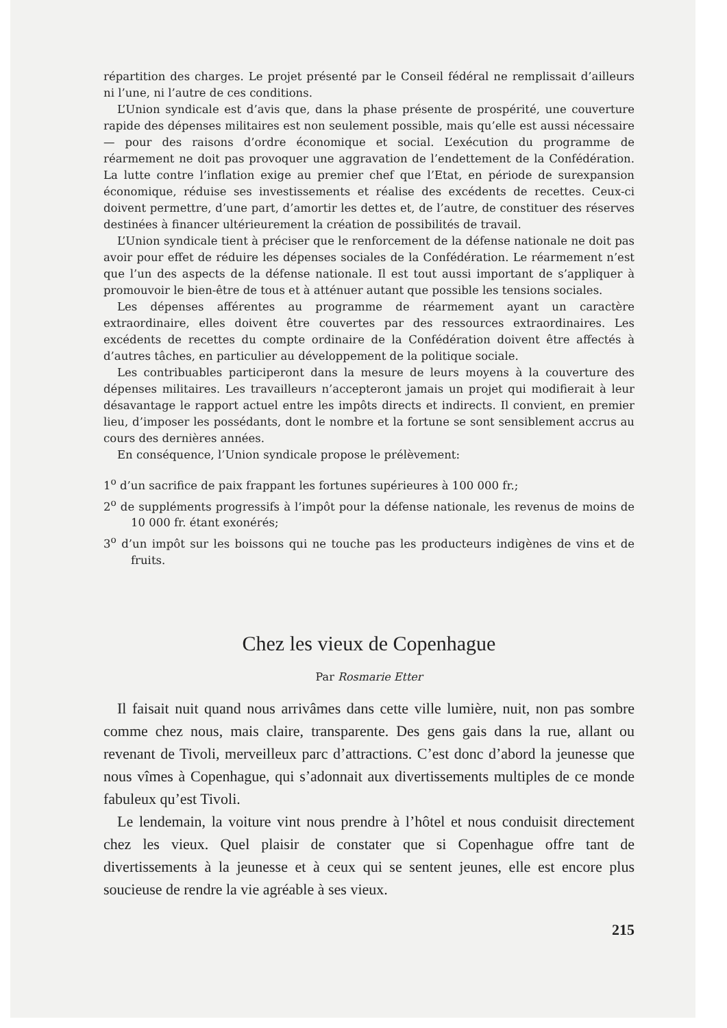répartition des charges. Le projet présenté par le Conseil fédéral ne remplissait d’ailleurs ni l’une, ni l’autre de ces conditions.
L’Union syndicale est d’avis que, dans la phase présente de prospérité, une couverture rapide des dépenses militaires est non seulement possible, mais qu’elle est aussi nécessaire — pour des raisons d’ordre économique et social. L’exécution du programme de réarmement ne doit pas provoquer une aggravation de l’endettement de la Confédération. La lutte contre l’inflation exige au premier chef que l’Etat, en période de surexpansion économique, réduise ses investissements et réalise des excédents de recettes. Ceux-ci doivent permettre, d’une part, d’amortir les dettes et, de l’autre, de constituer des réserves destinées à financer ultérieurement la création de possibilités de travail.
L’Union syndicale tient à préciser que le renforcement de la défense nationale ne doit pas avoir pour effet de réduire les dépenses sociales de la Confédération. Le réarmement n’est que l’un des aspects de la défense nationale. Il est tout aussi important de s’appliquer à promouvoir le bien-être de tous et à atténuer autant que possible les tensions sociales.
Les dépenses afférentes au programme de réarmement ayant un caractère extraordinaire, elles doivent être couvertes par des ressources extraordinaires. Les excédents de recettes du compte ordinaire de la Confédération doivent être affectés à d’autres tâches, en particulier au développement de la politique sociale.
Les contribuables participeront dans la mesure de leurs moyens à la couverture des dépenses militaires. Les travailleurs n’accepteront jamais un projet qui modifierait à leur désavantage le rapport actuel entre les impôts directs et indirects. Il convient, en premier lieu, d’imposer les possédants, dont le nombre et la fortune se sont sensiblement accrus au cours des dernières années.
En conséquence, l’Union syndicale propose le prélèvement:
1<sup>o</sup> d’un sacrifice de paix frappant les fortunes supérieures à 100 000 fr.;
2<sup>o</sup> de suppléments progressifs à l’impôt pour la défense nationale, les revenus de moins de 10 000 fr. étant exonérés;
3<sup>o</sup> d’un impôt sur les boissons qui ne touche pas les producteurs indigènes de vins et de fruits.
Chez les vieux de Copenhague
Par Rosmarie Etter
Il faisait nuit quand nous arrivâmes dans cette ville lumière, nuit, non pas sombre comme chez nous, mais claire, transparente. Des gens gais dans la rue, allant ou revenant de Tivoli, merveilleux parc d’attractions. C’est donc d’abord la jeunesse que nous vîmes à Copenhague, qui s’adonnait aux divertissements multiples de ce monde fabuleux qu’est Tivoli.
Le lendemain, la voiture vint nous prendre à l’hôtel et nous conduisit directement chez les vieux. Quel plaisir de constater que si Copenhague offre tant de divertissements à la jeunesse et à ceux qui se sentent jeunes, elle est encore plus soucieuse de rendre la vie agréable à ses vieux.
215